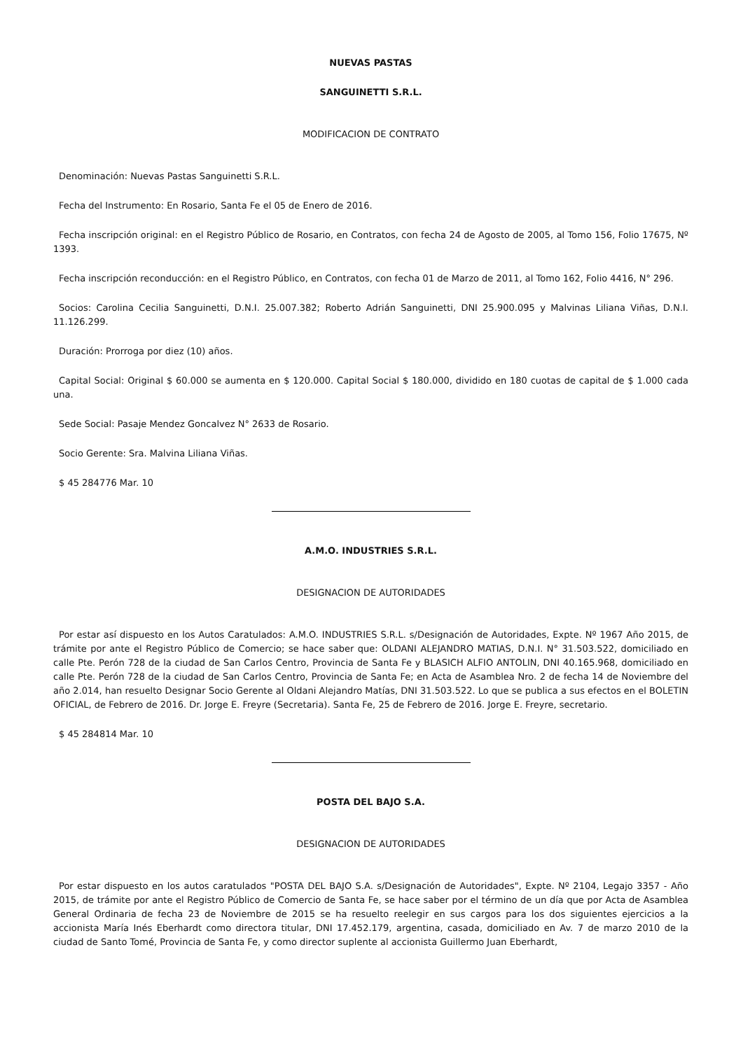NUEVAS PASTAS
SANGUINETTI S.R.L.
MODIFICACION DE CONTRATO
Denominación: Nuevas Pastas Sanguinetti S.R.L.
Fecha del Instrumento: En Rosario, Santa Fe el 05 de Enero de 2016.
Fecha inscripción original: en el Registro Público de Rosario, en Contratos, con fecha 24 de Agosto de 2005, al Tomo 156, Folio 17675, Nº 1393.
Fecha inscripción reconducción: en el Registro Público, en Contratos, con fecha 01 de Marzo de 2011, al Tomo 162, Folio 4416, N° 296.
Socios: Carolina Cecilia Sanguinetti, D.N.I. 25.007.382; Roberto Adrián Sanguinetti, DNI 25.900.095 y Malvinas Liliana Viñas, D.N.I. 11.126.299.
Duración: Prorroga por diez (10) años.
Capital Social: Original $ 60.000 se aumenta en $ 120.000. Capital Social $ 180.000, dividido en 180 cuotas de capital de $ 1.000 cada una.
Sede Social: Pasaje Mendez Goncalvez N° 2633 de Rosario.
Socio Gerente: Sra. Malvina Liliana Viñas.
$ 45 284776 Mar. 10
A.M.O. INDUSTRIES S.R.L.
DESIGNACION DE AUTORIDADES
Por estar así dispuesto en los Autos Caratulados: A.M.O. INDUSTRIES S.R.L. s/Designación de Autoridades, Expte. Nº 1967 Año 2015, de trámite por ante el Registro Público de Comercio; se hace saber que: OLDANI ALEJANDRO MATIAS, D.N.I. N° 31.503.522, domiciliado en calle Pte. Perón 728 de la ciudad de San Carlos Centro, Provincia de Santa Fe y BLASICH ALFIO ANTOLIN, DNI 40.165.968, domiciliado en calle Pte. Perón 728 de la ciudad de San Carlos Centro, Provincia de Santa Fe; en Acta de Asamblea Nro. 2 de fecha 14 de Noviembre del año 2.014, han resuelto Designar Socio Gerente al Oldani Alejandro Matías, DNI 31.503.522. Lo que se publica a sus efectos en el BOLETIN OFICIAL, de Febrero de 2016. Dr. Jorge E. Freyre (Secretaria). Santa Fe, 25 de Febrero de 2016. Jorge E. Freyre, secretario.
$ 45 284814 Mar. 10
POSTA DEL BAJO S.A.
DESIGNACION DE AUTORIDADES
Por estar dispuesto en los autos caratulados "POSTA DEL BAJO S.A. s/Designación de Autoridades", Expte. Nº 2104, Legajo 3357 - Año 2015, de trámite por ante el Registro Público de Comercio de Santa Fe, se hace saber por el término de un día que por Acta de Asamblea General Ordinaria de fecha 23 de Noviembre de 2015 se ha resuelto reelegir en sus cargos para los dos siguientes ejercicios a la accionista María Inés Eberhardt como directora titular, DNI 17.452.179, argentina, casada, domiciliado en Av. 7 de marzo 2010 de la ciudad de Santo Tomé, Provincia de Santa Fe, y como director suplente al accionista Guillermo Juan Eberhardt,